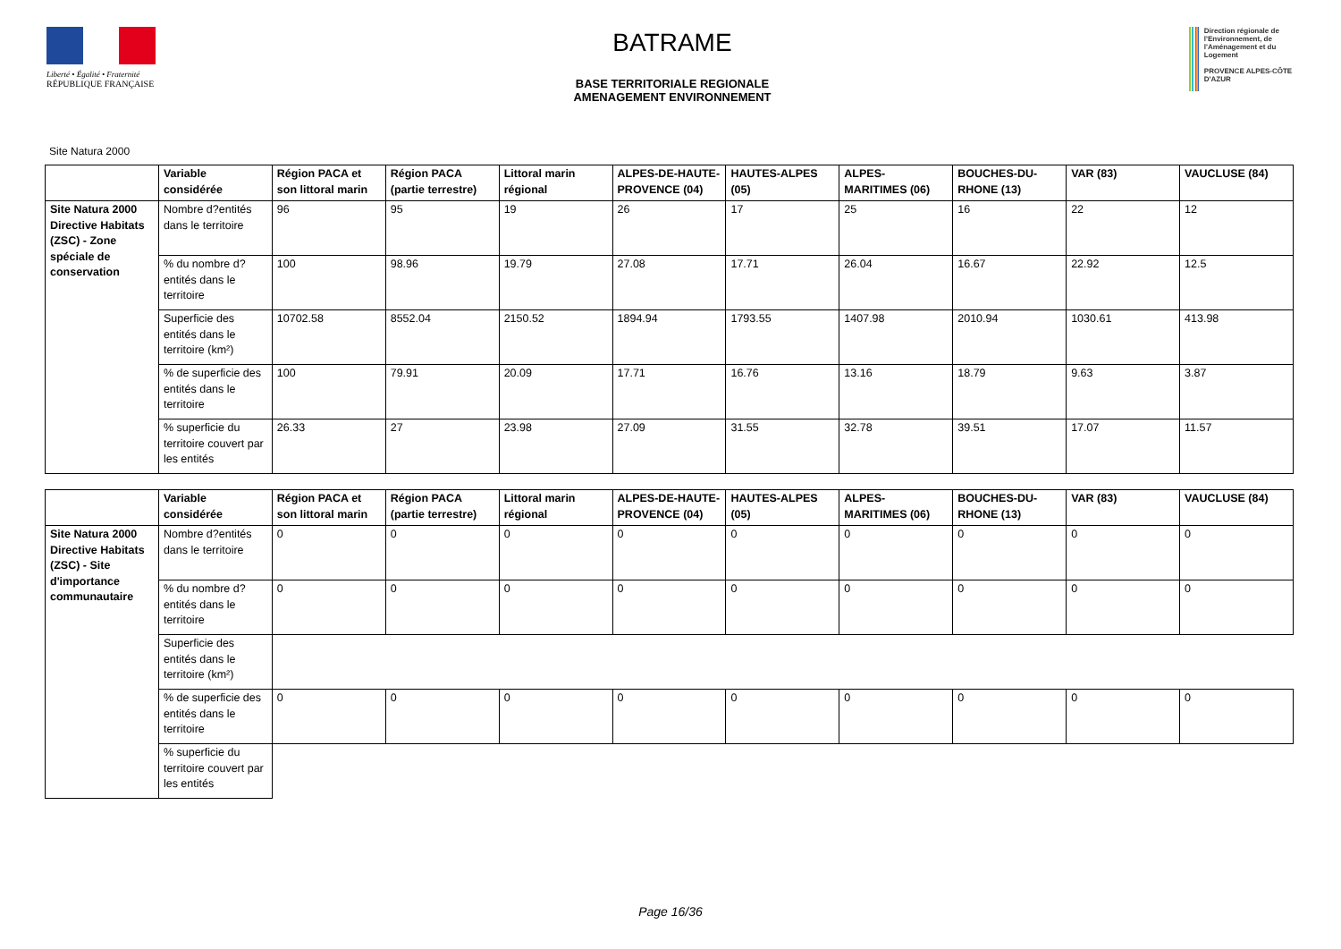Liberté • Égalité • Fraternité
RÉPUBLIQUE FRANÇAISE
BATRAME
BASE TERRITORIALE REGIONALE
AMENAGEMENT ENVIRONNEMENT
Direction régionale de l'Environnement, de l'Aménagement et du Logement
PROVENCE ALPES-CÔTE D'AZUR
Site Natura 2000
| | Variable considérée | Région PACA et son littoral marin | Région PACA (partie terrestre) | Littoral marin régional | ALPES-DE-HAUTE-PROVENCE (04) | HAUTES-ALPES (05) | ALPES-MARITIMES (06) | BOUCHES-DU-RHONE (13) | VAR (83) | VAUCLUSE (84) |
| --- | --- | --- | --- | --- | --- | --- | --- | --- | --- | --- |
| Site Natura 2000 Directive Habitats (ZSC) - Zone spéciale de conservation | Nombre d?entités dans le territoire | 96 | 95 | 19 | 26 | 17 | 25 | 16 | 22 | 12 |
| | % du nombre d?entités dans le territoire | 100 | 98.96 | 19.79 | 27.08 | 17.71 | 26.04 | 16.67 | 22.92 | 12.5 |
| | Superficie des entités dans le territoire (km²) | 10702.58 | 8552.04 | 2150.52 | 1894.94 | 1793.55 | 1407.98 | 2010.94 | 1030.61 | 413.98 |
| | % de superficie des entités dans le territoire | 100 | 79.91 | 20.09 | 17.71 | 16.76 | 13.16 | 18.79 | 9.63 | 3.87 |
| | % superficie du territoire couvert par les entités | 26.33 | 27 | 23.98 | 27.09 | 31.55 | 32.78 | 39.51 | 17.07 | 11.57 |
| | Variable considérée | Région PACA et son littoral marin | Région PACA (partie terrestre) | Littoral marin régional | ALPES-DE-HAUTE-PROVENCE (04) | HAUTES-ALPES (05) | ALPES-MARITIMES (06) | BOUCHES-DU-RHONE (13) | VAR (83) | VAUCLUSE (84) |
| --- | --- | --- | --- | --- | --- | --- | --- | --- | --- | --- |
| Site Natura 2000 Directive Habitats (ZSC) - Site d'importance communautaire | Nombre d?entités dans le territoire | 0 | 0 | 0 | 0 | 0 | 0 | 0 | 0 | 0 |
| | % du nombre d?entités dans le territoire | 0 | 0 | 0 | 0 | 0 | 0 | 0 | 0 | 0 |
| | Superficie des entités dans le territoire (km²) | | | | | | | | | |
| | % de superficie des entités dans le territoire | 0 | 0 | 0 | 0 | 0 | 0 | 0 | 0 | 0 |
| | % superficie du territoire couvert par les entités | | | | | | | | | |
Page 16/36